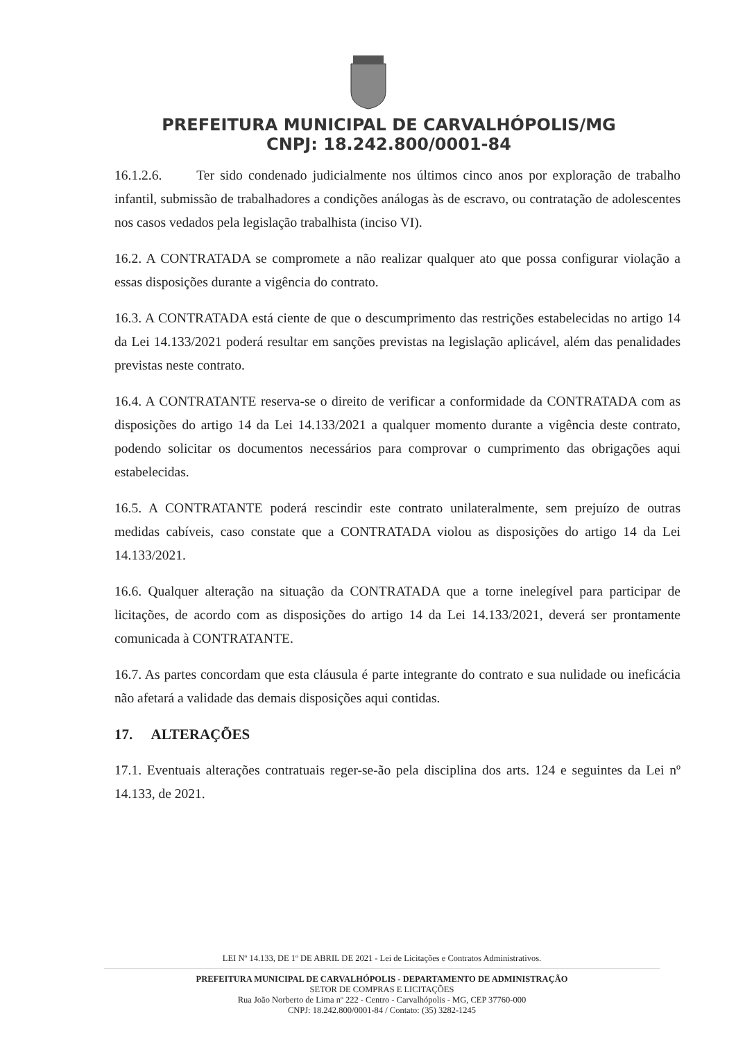PREFEITURA MUNICIPAL DE CARVALHÓPOLIS/MG
CNPJ: 18.242.800/0001-84
16.1.2.6. Ter sido condenado judicialmente nos últimos cinco anos por exploração de trabalho infantil, submissão de trabalhadores a condições análogas às de escravo, ou contratação de adolescentes nos casos vedados pela legislação trabalhista (inciso VI).
16.2. A CONTRATADA se compromete a não realizar qualquer ato que possa configurar violação a essas disposições durante a vigência do contrato.
16.3. A CONTRATADA está ciente de que o descumprimento das restrições estabelecidas no artigo 14 da Lei 14.133/2021 poderá resultar em sanções previstas na legislação aplicável, além das penalidades previstas neste contrato.
16.4. A CONTRATANTE reserva-se o direito de verificar a conformidade da CONTRATADA com as disposições do artigo 14 da Lei 14.133/2021 a qualquer momento durante a vigência deste contrato, podendo solicitar os documentos necessários para comprovar o cumprimento das obrigações aqui estabelecidas.
16.5. A CONTRATANTE poderá rescindir este contrato unilateralmente, sem prejuízo de outras medidas cabíveis, caso constate que a CONTRATADA violou as disposições do artigo 14 da Lei 14.133/2021.
16.6. Qualquer alteração na situação da CONTRATADA que a torne inelegível para participar de licitações, de acordo com as disposições do artigo 14 da Lei 14.133/2021, deverá ser prontamente comunicada à CONTRATANTE.
16.7. As partes concordam que esta cláusula é parte integrante do contrato e sua nulidade ou ineficácia não afetará a validade das demais disposições aqui contidas.
17. ALTERAÇÕES
17.1. Eventuais alterações contratuais reger-se-ão pela disciplina dos arts. 124 e seguintes da Lei nº 14.133, de 2021.
LEI Nº 14.133, DE 1º DE ABRIL DE 2021 - Lei de Licitações e Contratos Administrativos.
PREFEITURA MUNICIPAL DE CARVALHÓPOLIS - DEPARTAMENTO DE ADMINISTRAÇÃO
SETOR DE COMPRAS E LICITAÇÕES
Rua João Norberto de Lima nº 222 - Centro - Carvalhópolis - MG, CEP 37760-000
CNPJ: 18.242.800/0001-84 / Contato: (35) 3282-1245